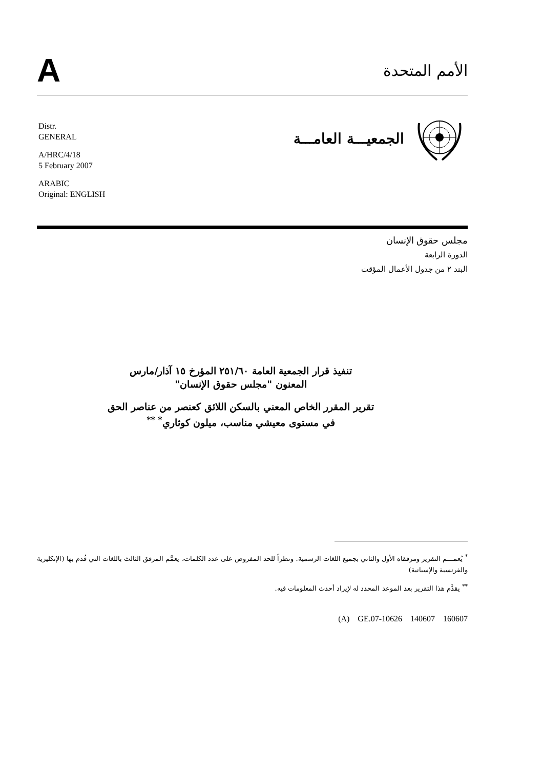A
الأمم المتحدة
الجمعيـــة العامـــة
Distr.
GENERAL
A/HRC/4/18
5 February 2007
ARABIC
Original: ENGLISH
مجلس حقوق الإنسان
الدورة الرابعة
البند ٢ من جدول الأعمال المؤقت
تنفيذ قرار الجمعية العامة ٢٥١/٦٠ المؤرخ ١٥ آذار/مارس
المعنون "مجلس حقوق الإنسان"
تقرير المقرر الخاص المعني بالسكن اللائق كعنصر من عناصر الحق
في مستوى معيشي مناسب، ميلون كوثاري<sup>* **</sup>
<sup>*</sup> يُعمـــم التقرير ومرفقاه الأول والثاني بجميع اللغات الرسمية. ونظراً للحد المفروض على عدد الكلمات، يعمَّم المرفق الثالث باللغات التي قُدم بها (الإنكليزية والفرنسية والإسبانية)
<sup>**</sup> يقدَّم هذا التقرير بعد الموعد المحدد له لإيراد أحدث المعلومات فيه.
(A) GE.07-10626 140607 160607